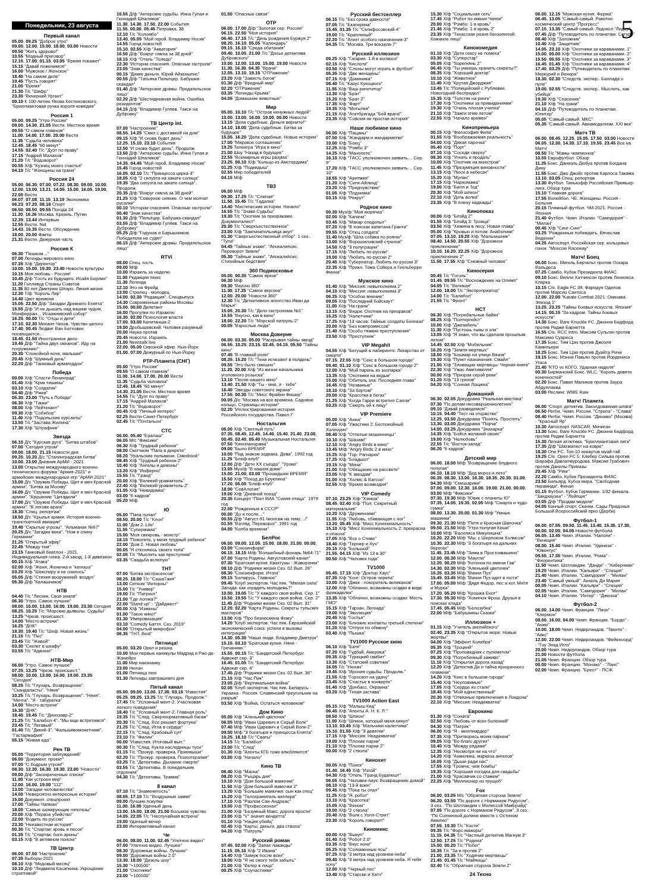5
Понедельник, 23 августа
Первый канал
05.00, 09.25 "Доброе утро"
09.00, 12.00, 15.00, 18.00, 03.00 Новости
09.50 "Жить здорово!"
10.55 "Модный приговор"
12.15, 17.00, 01.15, 03.05 "Время покажет"
15.15 "Давай поженимся!"
16.00 "Мужское / Женское"
18.40 "На самом деле"
19.45 "Пусть говорят"
21.00 "Время"
21.30 Т/с "Шифр"
23.30 "Вечерний Ургант"
00.10 К 100-летию Якова Костюковского. "Бриллиантовая ручка короля комедии"
Россия 1
05.00, 09.25 "Утро России"
09.00, 14.30, 21.05 Вести. Местное время
09.55 "О самом главном"
11.00, 14.00, 17.00, 20.00 Вести
11.35 "Судьба человека"
12.45, 18.45 "60 минут"
14.55, 02.40 Т/с "Дуэт по праву"
17.15 "Андрей Малахов"
21.20 Т/с "Водоворот"
00.55 Х/ф "Кузнец моего счастья"
04.10 Т/с "Женщины на грани"
Россия 24
05.00, 06.30, 07.00, 07.22, 08.30, 09.00, 10.00, 12.00, 13.00, 13.21, 14.05, 15.00, 16.05, 19.00, 22.00 Вести
06.07, 07.08, 11.15, 13.19 Экономика
06.23, 07.20, 08.18 Спорт
06.50, 08.50, 09.55 Погода 24
11.20, 16.26 Москва. Кремль. Путин
12.39, 13.44 Интервью
12.55 Вести. Net
14.43, 15.35 Вести. Обсуждение
18.00, 20.00 Факты
21.31 Вести. Дежурная часть
Россия К
06.30 "Пешком…"
07.00 Легенды мирового кино
07.35 Х/ф "Директор"
10.00, 15.00, 19.30, 23.40 Новости культуры
10.15 Моя любовь - Россия!
10.45 Д/ф "Гость из будущего. Исайя Берлин"
11.20 Голливуд Страны Советов
11.35 80 лет Дмитрию Шпаро. Линия жизни
12.30 Т/ф "Король Лир"
14.40 Цвет времени
15.05, 22.50 Д/ф "Загадки Древнего Египта"
15.55 Д/ф "И не дышать над вашим чудом, Монферран… Исаакиевский собор"
16.20, 00.00 Т/с "Отцы и дети"
17.10, 02.30 Михаил Чехов. Чувство целого
17.40, 00.45 Людвиг Ван Бетховен посвящается…
18.45, 01.50 Иностранное дело
19.45 Д/ф "Тайна двух океанов". Иду на погружение!"
20.30 "Спокойной ночи, малыши!"
20.45 Х/ф "Шумный день"
22.20 Д/ф "Танковый армагеддон"
Победа
00.00 Х/ф "Спасти Ленинград"
01.40 Х/ф "Крик тишины"
03.10 Х/ф "Солдатик"
04.40 Д/ф "Ржев"
05.30, 23.00 "Путь к Победе"
06.30 Х/ф "Танки"
08.00 Х/ф "Лейтенант"
09.30 Х/ф "Собибор"
11.40 Х/ф "Подольские курсанты"
13.50 Т/с "Застава Жилина"
17.30 Х/ф "Штрафник"
Звезда
06.10 Д/с "Курская дуга". "Битва штабов"
07.00 "Сегодня утром"
09.00, 18.00, 21.15 Новости дня
09.20, 10.20 Д/с "Сталинградская битва"
10.00, 23.00 Дневник АрМИ - 2021
13.00 Открытие международного военно-технического форума "Армия-2021" и армейских международных игр "АрМИ-2021"
15.00 Д/с "Оружие Победы. Щит и меч Красной армии". "Битва за Москву"
16.00 Д/с "Оружие Победы. Щит и меч Красной армии". "Крушение "Цитадели"
17.00 Д/с "Оружие Победы. Щит и меч Красной армии". "В логове врага"
18.30 "Спец. репортаж"
18.50 Д/с "Крылья армии. История военно-транспортной авиации"
19.40 "Скрытые угрозы". "Альманах №67"
20.25 Д/с "Загадки века". "Нож в спину Германии"
21.25 "Открытый эфир"
22.45 "Между тем"
23.15 Танковый биатлон - 2021. Индивидуальная гонка. 2-й заезд. 1-й дивизион
00.15 Х/ф "Атака"
02.00 Х/ф "Женя, Женечка и "катюша"
03.20 Х/ф "Шекспиру и не снилось"
05.05 Д/ф "Стихия вооружений: воздух"
05.30 Д/ф "Калашников"
НТВ
04.40 Т/с "Лесник. Своя земля"
06.30 "Утро. Самое лучшее"
08.00, 10.00, 13.00, 16.00, 19.00, 23.30 Сегодня
08.25, 10.25 Т/с "Морские дьяволы. Судьбы"
13.25 "Чрезв. происшест.
14.00 "Место встречи"
16.25 "ДНК"
18.30, 19.40 Т/с "Шеф. Новая жизнь"
21.15 Т/с "Пес"
23.45 Т/с "Живой"
03.30 "Скелет в шкафу"
03.55 Т/с "Адвокат"
НТВ-Мир
06.00 "Утро. Самое лучшее"
07.25, 13.25 "Чрезв. происшест."
08.00, 10.00, 13.00, 16.00, 19.00, 23.35 "Сегодня"
08.25 Т/с "Глухарь. Возвращение". "Скандалисты". "Няня"
10.25 Т/с "Глухарь. Возвращение". "Няня". "Мечта". "Я - табуретка"
14.00 "Место встречи"
16.30 "ДНК"
18.40, 19.45 Т/с "Динозавр-2"
21.25 Т/с "Балабол-4". "Мы еще встретимся"
23.45 Т/с "Легавый"
01.40 Т/с "Дикий-3". "Фальшивомонетчики". "Гастармафия"
05.15 "Живая еда"
Рен ТВ
05.00 "Территория заблуждений"
06.00 "Документ. проект"
07.00 "С бодрым утром!"
08.30, 12.30, 16.30, 19.30, 23.00 "Новости"
09.00 Д/ф "Засекреченные списки"
11.00 "Как устроен мир"
12.00, 16.00, 19.00 "112"
13.00 "Загадки человечества"
14.00 "Невероятно интересные истории"
15.00 Документ. спецпроект
17.00 "Тайны Чапман"
18.00 "Самые шокирующие гипотезы"
20.00 Х/ф "Первое убийство"
22.00 "Водить по-русски"
23.30 "Неизвестная история"
00.30 Т/с "Спартак: кровь и песок"
01.35 Т/с "Спартак: боги арены"
03.15 Х/ф "В активном поиске"
ТВ Центр
06.00, 07.50 "Настроение"
07.35 Выборы-2021
08.10 Х/ф "Медовый месяц"
10.10 Д/ф "Людмила Касаткина. Укрощение строптивой"
10.55 Д/ф "Актерские судьбы. Инна Гулая и Геннадий Шпаликов"
11.30, 14.30, 17.50, 22.00 События
11.55, 00.00, 05.45 Петровка, 38
12.10 Т/с "Коломбо"
13.40, 05.05 "Мой герой. Владимир Носик"
14.55 Город новостей
15.10, 02.55 Х/ф "Акватория"
16.50 Д/ф "Вокруг смеха за 38 дней"
18.15 Х/ф "Отель "Толедо"
22.30 "Истории спасения. Опасные гастроли"
23.05 "Знак качества"
00.15 "Дикие деньги. Юрий Айзеншпис"
00.55 Д/ф "Татьяна Пельтцер. Бабушка-скандал"
01.40 Д/ф "Актерские драмы. Предательское лицо"
02.20 Д/ф "Шестидневная война. Ошибка резидентов"
04.15 Д/ф "Владимир Гуляев. Такси на Дубровку"
ТВ Центр int.
07.00 "Настроение"
08.55, 14.25 "Смех с доставкой на дом"
09.15 Х/ф "И снова будет день"
12.25, 15.10, 23.10 События
12.50 "И снова будет день". Продолж.
13.50 Д/ф "Актерские судьбы. Инна Гулая и Геннадий Шпаликов"
14.35, 04.45 "Мой герой. Владимир Носик"
15.45 Город новостей
16.05, 02.10 Т/с "Принцесса цирка-3"
18.05 Х/ф "2 силуэта на закате солнца"
19.35 "Два силуэта на закате солнца". Продолж.
20.35 Д/ф "Вокруг смеха за 38 дней"
21.25 Х/ф "Северное сияние. О чем молчат русалки"
00.10 "Истории спасения. Опасные гастроли"
00.40 "Знак качества"
01.30 Д/ф "Пельтцер. Бабушка-скандал"
03.55 Д/ф "Владимир Гуляев. Такси на Дубровку"
05.25 Д/ф "Годунов и Барышников. Победители не судят"
06.15 Д/ф "Актерские драмы. Предательское лицо"
RTVi
08.00 Спец. гость
09.00 М/ф
10.00 Израиль за неделю
11.00 Редакция news
11.30 Легенда
12.10 Это не Фрейд
13.00 Стрелец - молодец
14.00, 02.30 "Редакция". Спецвыпуск
14.30 Современные районы Москвы
15.00, 00.00 Дилетант
16.00 Прогулки по Израилю
16.30, 02.00 Психология власти
17.00, 03.00 Капитанша-2
19.00 Дробышевский. Человек разумный
20.00 Наука против
20.45 Новости. Израиль
21.00 Newstalk live
22.00, 05.00 Сквозной эфир. Нью-Йорк
01.00, 07.00 Дежурный по Нью-Йорку
РТР-Планета (СНГ)
05.00 "Утро России"
09.55 "О самом главном"
11.00, 14.00, 17.00, 20.00 Вести
11.35 "Судьба человека"
12.45, 18.45 "60 минут"
14.30, 21.05 Вести. Местное время
14.55 Т/с "Дуэт по праву"
17.15 "Андрей Малахов"
21.20 Т/с "Водоворот"
00.45 Х/ф "Личный интерес"
02.25 Вести-Санкт-Петербург
02.45 Т/с "Почтальон"
СТС
06.00, 05.40 "Ералаш"
06.05 М/с "Фиксики"
06.30 Х/ф "Трудный ребенок"
08.00 Скетчком "Папа в декрете"
08.20 "Уральские пельмени. Смехbook"
08.45 Х/ф "Трудный ребенок-2"
10.40 Х/ф "Ангелы и демоны"
13.20 Х/ф "Инферно"
15.55 Т/с "Гранд"
20.00 Х/ф "Великий уравнитель"
22.40 Х/ф "Великий уравнитель-2"
01.05 Х/ф "Невидимка"
03.00 "6 кадров"
05.20 М/ф
Ю
05.00 "Папа попал"
08.50, 20.00 Т/с "Клон"
11.00 "Дом 2. Lite"
11.55 "Супермама"
15.00 "Моя свекровь - монстр"
18.15 "Помогите, у меня трудный ребенок"
22.00 "Дом 2. Новая любовь"
00.05 "Я стесняюсь своего тела"
02.05 Т/с "Мыслить как преступник"
03.35 "Свадьба вслепую"
ТНТ
07.00 "Битва экстрасенсов"
08.25, 18.00 Т/с "СашаТаня"
13.00 Ситком "Интерны"
15.00 Т/с "Универ"
19.00 Т/с "Патриот"
21.00 "Где логика?"
22.00 "Stand up" - "Дайджест"
00.00 Х/ф "Измены"
01.00 "Такое кино!"
01.30 "Импровизация"
03.10 "Comedy Баттл. Сез. 2019"
04.00 "Открытый микрофон"
06.35 "ТНТ. Best"
Пятница!
05.00, 03.20 Орел и решка
10.00 Мои первые каникулы Мадрид и Рио-де-Жанейро
11.00 Мир наизнанку
23.00 Нюхач
01.00 Пятница new
01.30 Легенды завтрашнего дня
Пятый канал
05.00, 09.00, 13.00, 17.30, 03.15 "Известия"
05.25, 09.25, 13.25 Т/с "Глухарь. Продолж."
17.45 Т/с "Условный мент-2. Участковая легкого поведения"
18.40 Т/с "Условный мент-2. Главная роль"
19.35 Т/с "След. Сверхнормативный багаж"
20.30 Т/с "След. Все решает фортуна"
21.25 Т/с "След. Игла в сердце"
22.15 Т/с "След. Крабовый суп"
23.10 Т/с "Филин"
00.00 "Известия. Итоговый вып."
00.30 Т/с "След. Кукла наследницы туси"
01.15 Т/с "Прокур. проверка. Приемыши"
02.20 Т/с "Прокур. проверка. Психотерапия"
03.25 Т/с "Детективы. Дыхание смерти"
03.55 Т/с "Детективы. В понедельник отдохнем"
04.30 Т/с "Детективы. Травма"
8 канал
07.10 Т/с "Знаменитость"
08.05, 17.10 Т/с "Воздушные замки"
09.00 Лучшие покупки
11.00, 16.00 Удачный день
13.00, 15.00, 18.00, 21.00 Восьмое чувство
14.05, 22.05 Т/с "Неслучайная встреча"
19.00 Удачный вечер
23.00 Интерактивный канал
Че
06.00, 08.00, 11.00, 02.45 "Улетное видео"
07.00 "Улетное видео. Лучшее"
08.30 "Дорожные войны. Лучшее"
09.00 "Дорожные войны 2.0"
13.30, 18.00 "Дизель шоу"
15.30 "+100500"
21.00 "Охотники"
23.00 "+100500"
01.00 "Опасные связи"
ОТР
06.00, 17.00 Д/ф "Золотая сер. России"
06.15, 22.50 "Моя история"
06.40, 17.15 Т/с "День рождения Буржуя 2"
08.20, 16.10, 05.05 "Календарь"
09.15, 16.10 "Среда обитания"
09.40, 10.05, 21.00 Т/с "Досье детектива Дубровского"
10.00, 12.00, 13.00, 15.00, 19.00 Новости
11.30, 16.30, 04.35 "Врачи"
12.05, 13.10, 19.15 "ОТРажение"
23.20 Х/ф "Зависть богов"
01.30 Д/ф "Вредный мир"
02.20 "ОТРажение"
03.35 "Легенды Крыма"
04.05 "Домашние животные"
Мир
05.00, 10.10 Т/с "Остров ненужных людей"
10.00, 13.00, 16.00, 19.00, 00.00 Новости
13.15 "Дела судебные. Деньги верните!"
14.10, 18.00 "Дела судебные. Битва за будущее"
15.05, 16.20 "Дела судебные. Новые истории"
17.00 "Мировое соглашение"
19.25 Телеигра "Игра в кино"
21.00 Шоу "Назад в будущее"
22.55 "Всемирные игры разума"
23.25, 00.10 Х/ф "Кольцо из Амстердама"
01.25 Х/ф "Подкидыш"
02.55 Мир победителей
04.15 М/ф
ТВ3
06.00 М/ф
09.30, 17.25 Т/с "Слепая"
11.50, 15.45 Т/с "Гадалка"
14.40 "Мистические истории. Начало"
16.55 Т/с "Знаки Судьбы"
19.30 Т/с "Охотник за призраками. Документалист"
20.30 Т/с "Сверхъестественное"
23.00 Х/ф "Заклинательница акул"
01.30 "Сверхъестественный отбор". 1 сез.. "Тула"
04.45 "Тайные знаки". "Апокалипсис. Переворот Земли"
05.30 "Тайные знаки". "Апокалипсис. Стихийные бедствия"
360 Подмосковье
05.00, 00.35 "Самое яркое"
06.30 М/ф
09.30 "Вкусно 360"
11.30, 17.25 "Самое вкусное"
12.00, 20.00 "Новости 360"
12.30 Т/с "Детективное агентство Иван да Марья"
15.05, 20.30 Т/с "Дело гастронома №1"
16.55 "Вкусно, как в кино"
18.00, 22.20 Т/с "Морской патруль-2"
00.05 "Взрослые люди"
Москва Доверие
06.00, 03.30, 05.00 "Раскрывая тайны звезд"
06.55, 10.25, 23.15, 02.45, 04.15, 05.50 "Тайны кино"
07.45 "В главной роли"
08.35, 15.20 Т/с "Тени исчезают в полдень"
09.55 "Это было смешно"
11.20, 20.00 Х/ф "Из жизни начальника уголовного розыска"
13.10 "Песни нашего кино"
13.40, 21.50 Х/ф "Ты - мне, я - тебе"
16.40 "Звезды советского экрана"
17.55, 00.30 Т/с "Мисс Фрайни Фишер"
00.05 Д/с "Москва на все времена. Садовое кольцо. Страницы истории"
02.20 "Иллюстрированная история Российского государства. Павел I"
Ностальгия
06.00 Х/ф "Светлый путь"
07.35, 08.45, 12.45, 14.40, 15.40, 21.40, 23.00, 00.45, 03.40, 05.40 Музыкальная Ностальгия
07.50 "Кинопанорама"
09.00 "Было ВРЕМЯ"
10.00 "Под знаком зодиака. Дева". 1992 год
11.25 "Блеф-клуб"
12.00 Д/ф "Дети ХХ съезда". "Уроки"
13.05 Муз/ф "В нашем доме"
15.00, 21.00, 03.00 "Прошедшее ВРЕМЯ"
15.50 Х/ф "Поезд до Бруклина"
17.20, 05.00 "Блеф-клуб"
18.00 "СевАлогия"
19.00 Х/ф "Дневной поезд"
20.35 Концерт "Поет ВИА "Синяя птица". 1979 год
22.00 "Рожденные в СССР"
00.00 "До и после…"
00.55 Д/ф "Август-91 /монтаж на тему…/"
01.55 "Взгляд. Переворот". 1991 год
04.00 "Колба времени"
БелРос
06.00, 09.00, 12.05, 15.00, 18.00, 21.00, 00.00, 03.00 "Союзинформ"
06.15, 18.15 М/ф "Волшебный фонарь №64-71"
07.00 "Карта Родины. Августовский канал"
07.30 "Братская кухня. Квахтуны - Жаворонки"
08.10 Д/ф "Родники жизни Сез. 02 Вып. 26"
08.30 "Союзинформ. Итоги"
09.15 "Беларусь. Главное"
09.45 "Клуб экспертов. Час пик. "Мягкая сила" Запада: как оградить молодежь?"
10.00, 19.05 Т/с "У каждого своя война. Сер. 1"
10.50, 19.55 Т/с "У каждого своя война. Сер. 2"
11.45 Д/ф "Родники жизни Сез. 02 Вып. 31"
12.20, 02.20 "Карта Родины. Секреты тульских мастеров"
13.00 Х/ф "Про бизнесмена Фому"
14.20 "Клуб экспертов. Час пик. Евразийский экономический союз: успехи и вызовы интеграции"
14.30, 05.30 "Наши люди. Владимир Дмитрук"
15.15, 03.10 "Братская кухня. Няня - Гречаники."
15.55, 00.15 Т/с "Бандитский Петербург. Адвокат сер. 3"
16.45, 01.05 Т/с "Бандитский Петербург. Адвокат сер. 4"
17.45 Д/ф "Родники жизни Сез. 02 Вып. 36"
21.15 Х/ф "Час Пик"
23.05 Д/ф "Вертикальная война"
02.05 "Клуб экспертов. Час пик. Беларусь - Украина - Россия. Славянский треугольник на разрыв"
03.50 Х/ф "Война. Остаться человеком"
Дом Кино
05.00 Х/ф "Аленький цветочек"
06.05 М/ф "Иван Царевич и Серый Волк"
07.40 М/ф "Иван Царевич и Серый Волк-2"
09.00 М/ф "3 богатыря и принцесса Египта"
10.25, 18.10 Т/с "Сваты"
14.15 Т/с "Балабол"
23.00 Т/с "След"
01.30 Х/ф "Агенты КГБ тоже влюбляются"
03.00 Х/ф "Начало"
Кино ТВ
06.40 Х/ф "Маска"
08.20 Х/ф "Рыцарь дня"
10.10 Х/ф "Дом большой мамочки"
11.50 Х/ф "Дом большой мамочки 2"
13.20 Х/ф "Большие мамочки: сын как отец"
15.20 Х/ф "Телохранитель киллера"
17.10 Х/ф "Разлом Сан-Андреас"
19.00 Х/ф "Профессионал"
21.00 Х/ф "Безумный Макс: дорога ярости"
23.00 Х/ф "V" значит вендетта"
01.10 Х/ф "Нация убийц"
02.40 Х/ф "Карты, деньги, два ствола"
04.20 Х/ф "Патруль"
Русский роман
07.45, 02.00 Х/ф "Запах лаванды"
11.15, 05.10 Х/ф "2 Ивана"
14.40 Х/ф "Замуж после всех"
18.00 Х/ф "Я не смогу тебя забыть"
21.00 Х/ф "Ветер в лицо"
00.25 Х/ф "Соучастники"
Русский бестселлер
06.15 Т/с "Без срока давности"
07.05 Т/с "Екатерина"
15.45, 01.35 Т/с "Склифосовский-4"
19.00 Т/с "Крапленый"
22.20 Т/с "Агент особого назначения-3"
04.35 Т/с "Москва. Три вокзала-7"
Русский иллюзион
00.25 Х/ф "Гагарин. 1-й в космосе"
02.15 Х/ф "Кислота"
03.50 Х/ф "Слоны могут играть в футбол"
05.35 Х/ф "Две женщины"
07.15 Х/ф "Доминика"
08.40 Т/с "Казус Кукоцкого"
11.55 Х/ф "Ваш репетитор"
13.30 Х/ф "Брат"
15.20 Х/ф "Брат 2"
17.35 Х/ф "Фарт"
19.35 Х/ф "Мотылек"
21.15 Х/ф "Агитбригада "Бей врага!"
23.35 Х/ф "Совсем не простая история"
Наше любимое кино
06.00 Х/ф "Пацаны"
07.50 Х/ф "Жандарм и жандарметки"
10.00 Х/ф "Боец"
12.25 Х/ф "Рэмбо 3"
14.25 Х/ф "Манолете"
16.10 Х/ф "ТАСС уполномочен заявить… Сер. 9"
17.20 Х/ф "ТАСС уполномочен заявить… Сер. 10"
18.55 Х/ф "Аритмия"
21.20 Х/ф "Сити-Айленд"
23.20 Х/ф "Предчувствие"
01.05 Х/ф "Подземка"
03.15 Х/ф "Рекрут"
Родное кино
00.30 Муз/ф "Моя морячка"
02.00 Х/ф "Капачи"
03.45 Х/ф "Макар-следопыт"
07.20 Х/ф "В поисках капитана Гранта"
09.55 Х/ф "Отец солдата"
11.40 Муз/ф "Шла собака по роялю"
13.00 Х/ф "Ворошиловский стрелок"
14.50 Х/ф "3 полуграции"
17.15 Х/ф "Любить по-русски"
19.00 Х/ф "Любить по-русски 2"
20.45 Х/ф "Губернатор. Любить по-русски 3"
22.35 Х/ф "Прикл. Тома Сойера и Гекльберри Финна"
Мужское кино
01.40 Х/ф "Миссия: невыполнима 2"
04.10 Х/ф "Миссия: невыполнима 3"
06.25 Х/ф "Особое мнение"
09.05 Х/ф "Последний бойскаут"
11.00 Х/ф "На грани"
13.15 Х/ф "Видок: Охотник на призраков"
15.25 Х/ф "Налетчики"
17.25 Х/ф "13 часов: Тайные солдаты Бенгази"
20.00 Х/ф "Без компромиссов"
21.40 Х/ф "Особо тяжкие преступления"
23.50 Х/ф "Преступник"
VIP Megahit
04.55 Х/ф "Бегущий в лабиринте: Лекарство от смерти"
07.15, 22.55 Х/ф "Секс в большом городе"
09.40, 01.10 Х/ф "Секс в большом городе 2"
12.00 Х/ф "Мой парень из зоопарка"
13.35 Х/ф "Охотники на ведьм"
15.00 Х/ф "Обитель зла: Последняя глава"
16.45 Х/ф "Незваные"
18.10 Х/ф "За бортом"
20.00 Х/ф "Красотки в бегах"
21.25 Х/ф "Когда Гарри встретил Салли"
03.25 Х/ф "Смерть ей к лицу"
VIP Premiere
05.00 Х/ф "Анна"
07.05 Х/ф "Ужастики 2: Беспокойный Хэллоуин"
08.40 Х/ф "Отпетые мошенницы"
10.10 Х/ф "Шазам!"
12.10 Х/ф "Angry Birds в кино"
13.45 М/ф "Angry Birds 2 в кино"
15.25 Х/ф "Тор: Рагнарек"
17.25 Х/ф "Бладшот"
19.15 Х/ф "Мина"
21.00 Х/ф "Обещание на рассвете"
23.05 Х/ф "К звездам"
01.00 Х/ф "Холмс & Ватсон"
02.55 Х/ф "Время возмездия"
VIP Comedy
07.10, 23.25 Х/ф "Хэнкок"
08.45, 02.40 Х/ф "Пол: Секретный материальчик"
10.20 Х/ф "Дружинники"
11.55 Х/ф "Любовь, сбивающая с ног"
13.20, 05.45 Х/ф "Мисс Конгениальность"
15.10 Х/ф "Мисс Конгениальность 2: прекрасна и опасна"
17.05 Х/ф "Все о Стиве"
18.40 Х/ф "Тернер и Хуч"
20.15 Х/ф "Большой"
21.55, 04.15 Х/ф "Из 13 в 30"
00.50 Х/ф "Человек года"
TV1000
05.45, 17.15 Х/ф "Доктор Хаус"
07.35 Х/ф "Конг: Остров черепа"
10.00 Х/ф "Джек - покоритель великанов"
12.00 Х/ф "Облачно, возможны осадки в виде фрикаделек"
13.35 Х/ф "Облачно, возможны осадки: Месть ГМО"
15.15 Х/ф "Тарзан. Легенда"
19.00 Х/ф "Эволюция"
20.45 Х/ф "Гостья"
23.00 Х/ф "Близкие контакты третьей степени"
01.20 Х/ф "Отпуск по обмену"
03.40 Х/ф "Пышка"
TV1000 Русское кино
06.10 Х/ф "Батя"
07.20 Х/ф "Гудбай, Америка"
09.35 Х/ф "Турецкий гамбит"
13.30 Х/ф "Статский советник"
16.05 Т/с "Нюхач"
19.45 Х/ф "Ирония судьбы. Продолж."
21.55 Х/ф "Гороскоп на удачу"
23.45 Х/ф "Счастье в конверте"
01.40 Х/ф "Донбасс. Окраина"
03.20 Х/ф "Тихая застава"
TV1000 Action East
05.15 Х/ф "Малыш Кид"
06.45 Х/ф "Агенты А. Н. К. Л."
08.50 Х/ф "Шпион"
11.00 Х/ф "Шпион, который меня кинул"
13.10, 03.45 Х/ф "Мальчики-налетчики"
15.10, 01.55 Х/ф "3 девятки"
17.15 Х/ф "Миссия: Неадекватна"
19.00 Х/ф "Плохие парни"
21.10 Х/ф "Плохие парни 2"
00.00 Х/ф "2 ствола"
Кинохит
00.05 Х/ф "Поиск"
01.40, 16.45 Х/ф "Изгой"
04.30 Х/ф "Отель "Гранд Будапешт"
06.05 Х/ф "Человек-паук: Возвращение домой"
08.10 Х/ф "13-й воин"
09.45 Х/ф "Пока ты спал"
11.25 Х/ф "Я, робот"
13.10 Х/ф "Красотка"
15.05 Х/ф "Веном"
19.00 Х/ф "2 ствола"
20.40 Х/ф "Волк с Уолл-Стрит"
23.30 Х/ф "Король говорит!"
Киномикс
00.00 Х/ф "Выкуп"
01.40 Х/ф "Робот 2.0"
03.35 Х/ф "Вкус ночи"
05.25 Х/ф "Соломенные псы"
07.25 Х/ф "3 метра над уровнем неба"
09.40 Х/ф "3 метра над уровнем неба. Я тебя хочу"
12.00 Х/ф "Черный пес"
13.40 Х/ф "Старски и Хатч"
15.30 Х/ф "Социальная сеть"
17.45 Х/ф "Робот по имени Чаппи"
20.00 Х/ф "Рэмбо: 1-я кровь"
21.45 Х/ф "Рэмбо: 1-я кровь 2"
23.35 Х/ф "Техасская резня бензопилой: Кожаное лицо"
Кинокомедия
01.10 Х/ф "Дети сексу не помеха"
03.30 Х/ф "Суперстар"
05.05 Х/ф "Superнянь 2"
06.45 Х/ф "Ты умеешь хранить секреты?"
08.35 Х/ф "Хороший доктор"
10.10 Х/ф "Животное"
11.40 Х/ф "Крутая Джорджия"
13.45 Т/с "Полицейский с Рублевки. Новогодний беспредел"
15.35 Х/ф "Толстяк на ринге"
17.30 Х/ф "Охотники за привидениями"
19.30 Х/ф "Очень плохая училка"
21.10 Х/ф "Зажги этим летом"
22.55 Х/ф "Начало времен"
Кинопремьера
00.15 Х/ф "Философия Фила"
01.55 Х/ф "Воображаемая реальность"
04.00 Х/ф "Дикая парочка"
05.40 Х/ф "Порт"
07.10 Х/ф "Соседи сверху"
08.30 Х/ф "Угнать и продать"
10.00 Х/ф "Охотник на монстров"
11.45 Х/ф "Презумпция виновности"
13.15 Х/ф "Люси в небесах"
15.20 Х/ф "Мулан"
17.15 Х/ф "Наркомама"
19.00 Х/ф "Билл и Тед"
20.30 Х/ф "Мой шпион"
22.10 Х/ф "Дочь волка"
23.35 Х/ф "В плену надежды"
Кинопоказ
00.00 Х/ф "Блэйд 2"
01.55 Х/ф "Блэйд 3: Троица"
03.50 Х/ф "Хижина в лесу: Новая глава"
05.00 Х/ф "Кровью и потом: Анаболики"
07.05, 13.10, 19.20 Х/ф "Мальчишник"
08.40, 14.50, 20.55 Х/ф "Дорожное приключение"
10.10, 16.20, 22.25 Х/ф "Дорожное приключение 2"
11.50, 17.55 Х/ф "Снежный человек"
Киносерия
00.45 Т/с "Гоголь"
01.45, 09.55 Т/с "Восхождение на Олимп"
04.05 Т/с "Великая"
12.00, 18.00 Т/с "Экспроприатор"
14.00 Т/с "Балабол"
21.55 Т/с "Фронт"
НСТ
06.30 Х/ф "Погребальные байки"
08.25 Х/ф "Полтергейст"
10.00 Х/ф "Джезабель"
11.30 Х/ф "Пустошь тьмы и зла"
13.05 Х/ф "Я знаю, что вы сделали прошлым летом"
14.45, 02.50 Х/ф "Мобильник"
16.20 Х/ф "Земля мертвых"
18.00 Х/ф "Кошмар на улице Вязов"
19.30 Х/ф "Пункт назначения: Смайл"
21.00 Х/ф "Зловещие мертвецы: Черная книга"
22.30 Х/ф "Ужас Амитивилля"
00.00 Х/ф "Призрак серой реки"
01.20 Х/ф "13 грехов"
04.20 Х/ф "Сонная Лощина"
Домашний
06.30, 02.05 Докудрама "Реальная мистика"
07.30 "По делам несовершеннолетних"
09.10 "Давай разведемся!"
10.15, 04.40 "Тест на отцовство"
12.25, 03.50 Докудрама "Понять. Простить"
13.30, 03.00 Докудрама "Порча"
14.00, 03.25 Докудрама "Знахарка"
14.35 Х/ф "Бойся желаний своих"
19.00 Х/ф "Нелюбовь"
22.55 Т/с "Восток-запад"
06.20 "6 кадров"
Детский мир
06.00, 18.00 М/ф "Возвращение блудного попугая"
06.10, 18.10 М/ф "Дед мороз и лето"
06.35, 08.30, 13.00, 16.30, 18.35, 20.30, 01.00, 04.30 М/ф "Смешарики"
07.00, 09.00, 12.30, 16.00, 19.00, 21.00, 00.00, 03.00 М/ф "Фиксики"
07.30, 19.30 М/ф "Ювик с планеты Ю"
07.35, 14.05, 19.35, 02.05 М/ф "Смарта и чудо-сумка"
08.00, 13.30, 20.00, 01.30 М/ф "Умные машинки"
09.30, 21.30 М/ф "Петя и Красная Шапочка"
09.50, 21.50 М/ф "Утро попугая Кеши"
10.00 М/ф "Василиса Микулишна"
10.20, 22.20 М/ф "Мы, с Шерлоком Холмсом"
10.30, 22.30 М/ф "3 богатыря на дальних берегах"
11.45, 23.45 М/ф "Зима в Простоквашино"
12.00, 00.30 М/ф "Маугли"
12.20, 00.20 М/ф "Котенок по имени Гав"
14.30, 02.30 М/ф "Аленький цветочек"
15.35, 03.35 М/ф "Винни Пух"
15.45, 03.45 М/ф "Винни Пух идет в гости"
17.00, 05.00 М/ф "Дядя Федор, пес и кот. Митя и Мурка"
17.20, 05.20 М/ф "Крошка Енот"
17.30, 05.30 М/ф "Хомячок Фрош. Друзья в поисках клада"
17.45, 05.45 М/ф "Белозубка"
22.00 М/ф "Бабушкины Сказки"
Иллюзион +
01.15 Х/ф "Учитель английского"
02.40, 23.35 Х/ф "Открытое море: Новые жертвы"
04.00 Х/ф "Эффект Колибри"
05.35 Х/ф "Троцкий"
07.25 Х/ф "Проповедник с пулеметом"
09.30 Х/ф "Погребенный заживо"
11.10 Х/ф "Открытая дорога назад"
12.20 Х/ф "Детектив Ди и тайна призрачного пламени"
14.20 Х/ф "Кекс в большом городе"
15.40 Х/ф "Неуловимые"
17.05 Х/ф "Сердце из стали"
18.45 Х/ф "Мой единственный"
20.30 Х/ф "Отвязные приключения в Лондоне"
22.10 Х/ф "Миссия: Неадекватна"
Еврокино
01.30 Х/ф "Соната"
02.50 Х/ф "Любовь от всех болезней"
04.30 Х/ф "Патрик"
06.00 Х/ф "Я - миллиардер"
07.35 Х/ф "Притворись моим парнем"
09.05 Х/ф "Во благо других"
10.40 Х/ф "Между рядами"
12.35 Х/ф "Несмотря ни на что"
14.20 Х/ф "Анжелика, маркиза ангелов"
16.05 Х/ф "Дыши ради нас"
17.55 Х/ф "Громче, чем бомбы"
19.35 Х/ф "Хорошая погодка для свадьбы"
21.00 Х/ф "Красавчик со стажем"
22.25 Х/ф "Миллионер из трущоб"
Fox
06.00, 03.05 М/с "Обратная сторона Земли"
06.20, 03.50 "По дороге с Норманом Ридусом". 3 сез.. "По Шотландии с Мелиссой МакБрайд"
07.05 "По дороге с Норманом Ридусом". 3 сез.. "По Солнечной долине вместе с Остином Амелио"
07.55, 19.30 Т/с "Кости"
09.35 Т/с "Форс-мажоры"
11.15, 04.35 Т/с "Частный детектив Магнум 3"
12.50, 17.25 Т/с "Родина"
15.00, 00.20 Т/с "Побег"
16.35 Т/с "За и против 2"
21.00, 23.35 Т/с "Ходячие мертвецы"
21.45, 01.45 Т/с "Майянцы"
02.40 Т/с "Обратная сторона Земли 2"
24 Техно
06.00, 12.15 "Мужская кухня. Ферма"
06.45, 13.05 "Самый-самый. Ракетно-космический центр "Прогресс"
07.15, 13.35 "Самый-самый. Ледокол "Лидер"
07.45 Д/ф "Путеводитель по планетам. Сатурн"
08.40 Х/ф "Заложник"
10.40 Х/ф "Защитник"
14.05, 23.10 Х/ф "Охотники за караванами. 1"
15.00, 00.00 Х/ф "Охотники за караванами. 2"
15.50, 00.55 Х/ф "Охотники за караванами. 3"
16.45, 01.45 Х/ф "Охотники за караванами. 4"
17.40, 03.25 Д/ф "Путеводитель по планетам. Меркурий и Венера"
18.30, 02.30 "Следств. экспер.. Баллада о пуле"
19.00, 02.55 "Следств. экспер.. Мыслить, как убийца"
19.30 Х/ф "Спасение"
21.10 Х/ф "На грани"
04.15 Д/ф "Путеводитель по планетам. Юпитер"
05.05 "Самый-самый. МКС"
05.35 "Самый-самый. Авиамоделизм. XXI век"
Матч ТВ
06.00, 08.45, 12.25, 15.05, 17.50, 03.00 Новости
06.05, 12.30, 14.30, 17.10, 19.55, 23.45 Все на Матч!
08.50 Т/с "Мамы чемпионов"
10.55 Еврофутбол. Обзор
11.25 Бокс. Даниэль Дюбуа против Богдана Дину
11.55 Бокс. Джо Джойс против Карлоса Такама
13.10, 03.05 Спец. репортаж
13.30 Футбол. Тинькофф Российская Премьер-лига. Обзор тура
15.10 "Главная дорога"
17.55 Волейбол. ЧЕ. Женщины. Россия - Бельгия
20.15 Пляжный футбол. ЧМ-2021. Россия - Япония
21.40 Футбол. Чемп. Италии. "Сампдория" - "Милан"
00.45 Х/ф "Синг-Синг"
03.25 "Рожденные побеждать. Вячеслав Веденин"
04.25 Автоспорт. Российская сер. кольцевых гонок. "Moscow Raceway"
Матч! Боец
06.00 Бокс. Мигель Берчельт против Оскара Вальдеса
07.25 Самбо. Кубок Президента ФИАС
09.10 Бокс. Вилли Хатчинсон против Леннокса Кларка
10.15 С/е. Eagle FC 39. Фаридун Одилов против Марсио Сантоса
12.00, 22.00 "Karate Combat 2021. Окинава. Эпизод 1"
13.25, 23.25 "Тайны боевых искусств. Япония"
14.15, 00.15 "За кадром. Тайны боевых искусств"
14.30 Бокс. Bare Knuckle FC. Джонни Бедфорд против Реджи Барнетта
16.55 С/е. RCC Intro. Максим Сульгин против Максимо Суареса
17.35 Бокс. Тим Цзю против Джоэля Камильери
18.25 Бокс. Тим Цзю против Дуайта Ричи
19.15 Бокс. Мэнни Пакьяо против Йордениса Угаса
21.40 "КТО vs КОГО. Ударная неделя"
00.30 Бирманский Бокс. WLC. "Король девяти конечностей"
02.20 Бокс. Павел Маликов против Заура Абдуллаева
03.00 Реслинг. WWE Raw
Матч! Планета
06.00 "Спорт. детектив. Заколдованная шпага"
06.50 Регби. Чемп. России. "Стрела" - "Слава"
08.40 Регби. Чемп. России. "Динамо" (Москва) - "Красный Яр"
10.30 Автоспорт. NASCAR. Мичиган
13.30 Бокс. Bare Knuckle FC. Джонни Бедфорд против Реджи Барнетта
15.30 Легкая атлетика. "Бриллиантовая лига"
17.35 Д/ф "Шахматист на ковре"
18.30 One FC. Топ-10 нокаутов муай-тай
19.25 С/е. Open FC 5. Клебер Сильва против Шарафа Давлатмуродова. Максим Грабович против Данилы Приказы
20.45 Х/ф "Ринг"
22.20 Самбо. Кубок Президента ФИАС
23.50 Бильярд. Кубок мира. "Свободная пирамида". Финал
01.15 Футбол. Кубок Германии. 1/32 финала. "Зандхаузен" - "Лейпциг"
03.05 Д/ф "Продам медали"
04.00 Конный спорт. Скачки. Сады Придонья Большой Всероссийский приз (Дерби)
Футбол-1
06.00, 07.55, 09.50, 11.45, 13.40, 15.35, 17.30, 00.00, 02.00, 04.05 Новости футбола
06.05, 13.45 Чемп. Италии. "Наполи" - "Венеция"
08.00, 15.40 Чемп. Италии. "Удинезе" - "Ювентус"
09.55, 17.35 Чемп. Италии. "Рома" - "Фиорентина"
11.50 Чемп. Шотландии. "Данди" - "Хиберниан"
19.25 Чемп. Италии. "Кальяри" - "Специя"
21.40 Чемп. Италии. "Сампдория" - "Милан"
23.40 "Самый умный". Анхель Ди Мария
00.05 Чемп. Италии. "Кальяри" - "Специя"
02.05 Чемп. Италии. "Сампдория" - "Милан"
04.10 Чемп. Италии. "Интер" - "Дженоа"
Футбол-2
06.00, 14.00 Чемп. Франции. "Лион" - "Клермон"
08.00, 16.00, 04.00 Чемп. Франции. "Бордо" - "Анже"
10.00, 18.00 Чемп. Нидерландов. "Твенте" - "Аякс"
12.00, 22.00 Чемп. Нидерландов. "Фейеноорд" - "Гоу Эхед Иглз"
20.00 Чемп. Нидерландов. Обзор тура
21.00 Новости футбола
21.05 Чемп. Франции. Обзор тура
00.00 Чемп. Франции. "Монако" - "Ланс"
02.00 Чемп. Франции. "Брест" - ПСЖ